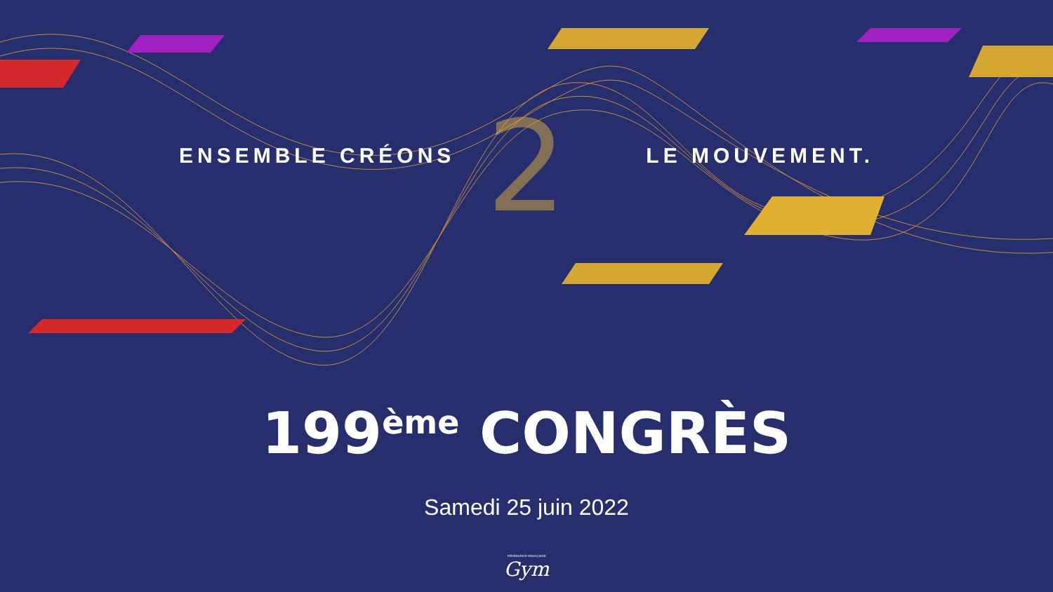2
ENSEMBLE CRÉONS LE MOUVEMENT.
199<sup>ème</sup> CONGRÈS
Samedi 25 juin 2022
FÉDÉRATION FRANÇAISE
Gym